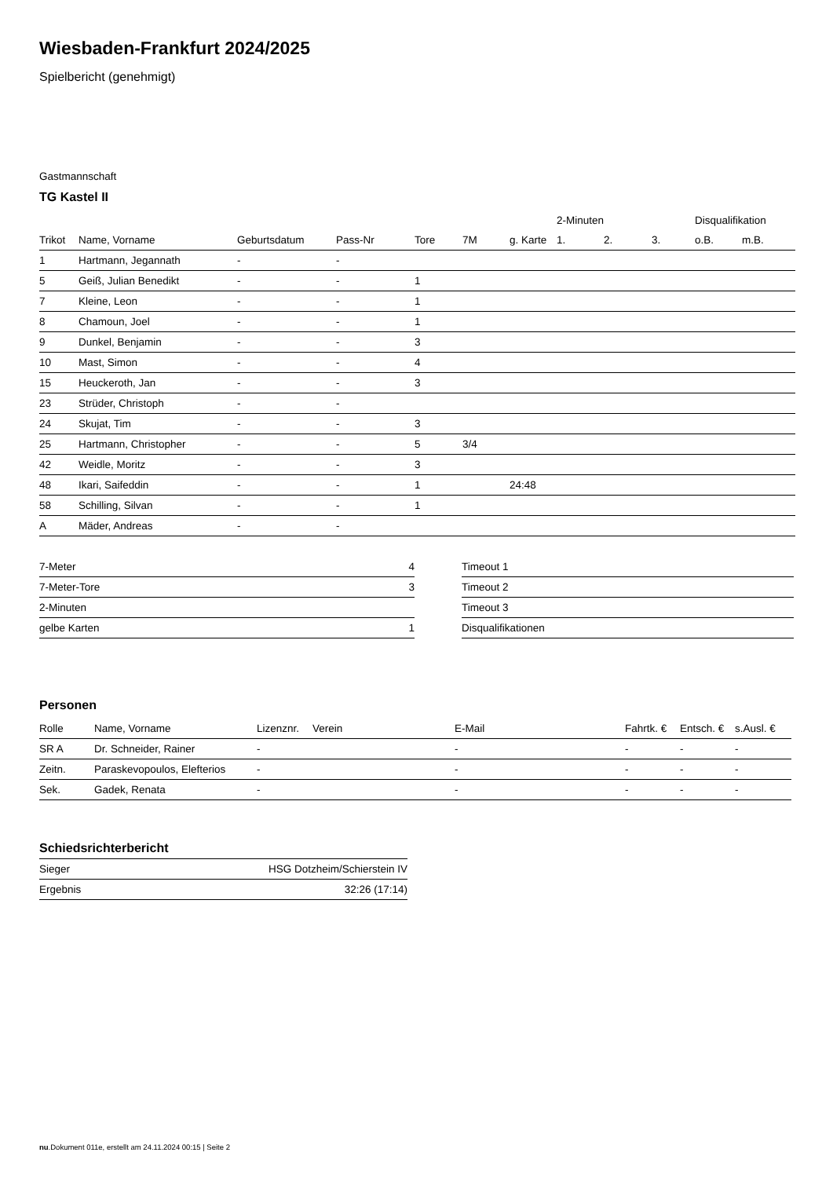Wiesbaden-Frankfurt 2024/2025
Spielbericht (genehmigt)
Gastmannschaft
TG Kastel II
| | | | | | | | 2-Minuten | | | Disqualifikation | |
| --- | --- | --- | --- | --- | --- | --- | --- | --- | --- | --- | --- |
| Trikot | Name, Vorname | Geburtsdatum | Pass-Nr | Tore | 7M | g. Karte | 1. | 2. | 3. | o.B. | m.B. |
| 1 | Hartmann, Jegannath | - | - | | | | | | | | |
| 5 | Geiß, Julian Benedikt | - | - | 1 | | | | | | | |
| 7 | Kleine, Leon | - | - | 1 | | | | | | | |
| 8 | Chamoun, Joel | - | - | 1 | | | | | | | |
| 9 | Dunkel, Benjamin | - | - | 3 | | | | | | | |
| 10 | Mast, Simon | - | - | 4 | | | | | | | |
| 15 | Heuckeroth, Jan | - | - | 3 | | | | | | | |
| 23 | Strüder, Christoph | - | - | | | | | | | | |
| 24 | Skujat, Tim | - | - | 3 | | | | | | | |
| 25 | Hartmann, Christopher | - | - | 5 | 3/4 | | | | | | |
| 42 | Weidle, Moritz | - | - | 3 | | | | | | | |
| 48 | Ikari, Saifeddin | - | - | 1 | | 24:48 | | | | | |
| 58 | Schilling, Silvan | - | - | 1 | | | | | | | |
| A | Mäder, Andreas | - | - | | | | | | | | |
| 7-Meter | 4 |
| 7-Meter-Tore | 3 |
| 2-Minuten | |
| gelbe Karten | 1 |
| Timeout 1 |
| Timeout 2 |
| Timeout 3 |
| Disqualifikationen |
Personen
| Rolle | Name, Vorname | Lizenznr. | Verein | E-Mail | Fahrtk. € | Entsch. € | s.Ausl. € |
| --- | --- | --- | --- | --- | --- | --- | --- |
| SR A | Dr. Schneider, Rainer | - | | - | - | - | - |
| Zeitn. | Paraskevopoulos, Elefterios | - | | - | - | - | - |
| Sek. | Gadek, Renata | - | | - | - | - | - |
Schiedsrichterbericht
| Sieger | HSG Dotzheim/Schierstein IV |
| Ergebnis | 32:26 (17:14) |
nu.Dokument 011e, erstellt am 24.11.2024 00:15 | Seite 2